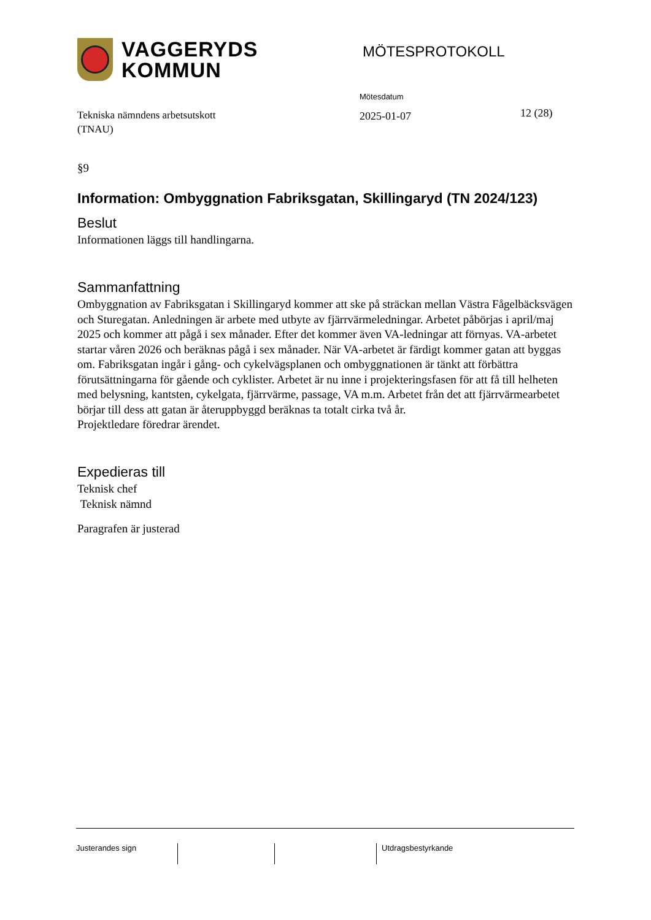VAGGERYDS
KOMMUN
MÖTESPROTOKOLL
Tekniska nämndens arbetsutskott
(TNAU)
Mötesdatum
2025-01-07
12 (28)
§9
Information: Ombyggnation Fabriksgatan, Skillingaryd (TN 2024/123)
Beslut
Informationen läggs till handlingarna.
Sammanfattning
Ombyggnation av Fabriksgatan i Skillingaryd kommer att ske på sträckan mellan Västra Fågelbäcksvägen och Sturegatan. Anledningen är arbete med utbyte av fjärrvärmeledningar. Arbetet påbörjas i april/maj 2025 och kommer att pågå i sex månader. Efter det kommer även VA-ledningar att förnyas. VA-arbetet startar våren 2026 och beräknas pågå i sex månader. När VA-arbetet är färdigt kommer gatan att byggas om. Fabriksgatan ingår i gång- och cykelvägsplanen och ombyggnationen är tänkt att förbättra förutsättningarna för gående och cyklister. Arbetet är nu inne i projekteringsfasen för att få till helheten med belysning, kantsten, cykelgata, fjärrvärme, passage, VA m.m. Arbetet från det att fjärrvärmearbetet börjar till dess att gatan är återuppbyggd beräknas ta totalt cirka två år.
Projektledare föredrar ärendet.
Expedieras till
Teknisk chef
Teknisk nämnd
Paragrafen är justerad
Justerandes sign Utdragsbestyrkande